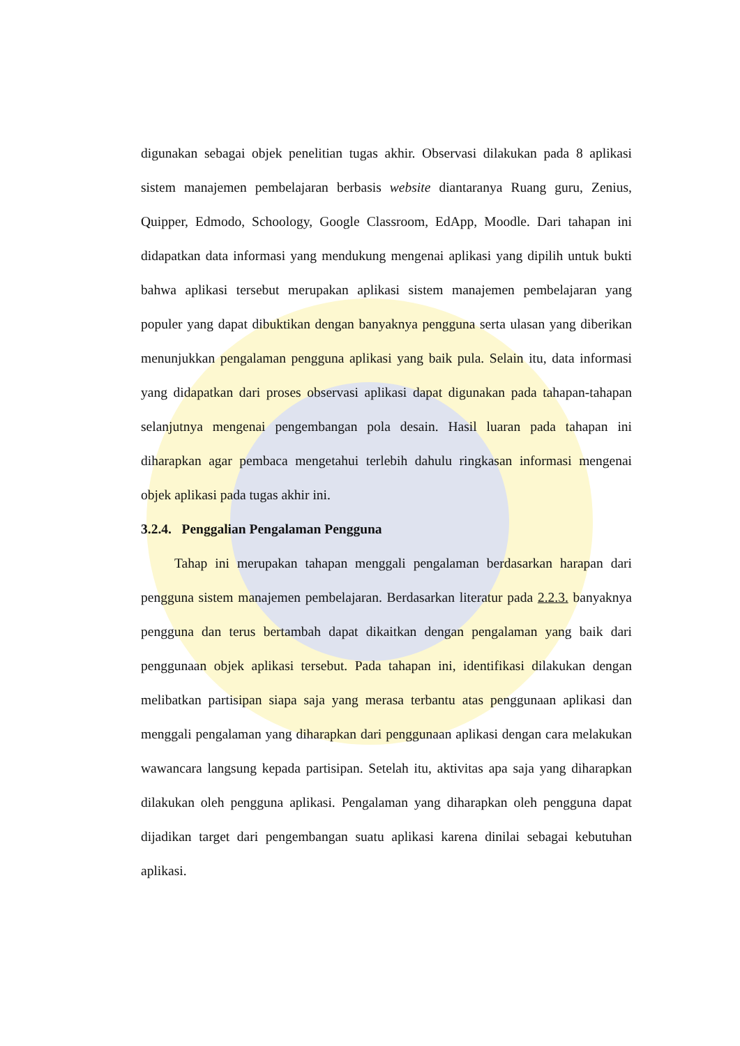digunakan sebagai objek penelitian tugas akhir. Observasi dilakukan pada 8 aplikasi sistem manajemen pembelajaran berbasis website diantaranya Ruang guru, Zenius, Quipper, Edmodo, Schoology, Google Classroom, EdApp, Moodle. Dari tahapan ini didapatkan data informasi yang mendukung mengenai aplikasi yang dipilih untuk bukti bahwa aplikasi tersebut merupakan aplikasi sistem manajemen pembelajaran yang populer yang dapat dibuktikan dengan banyaknya pengguna serta ulasan yang diberikan menunjukkan pengalaman pengguna aplikasi yang baik pula. Selain itu, data informasi yang didapatkan dari proses observasi aplikasi dapat digunakan pada tahapan-tahapan selanjutnya mengenai pengembangan pola desain. Hasil luaran pada tahapan ini diharapkan agar pembaca mengetahui terlebih dahulu ringkasan informasi mengenai objek aplikasi pada tugas akhir ini.
3.2.4. Penggalian Pengalaman Pengguna
Tahap ini merupakan tahapan menggali pengalaman berdasarkan harapan dari pengguna sistem manajemen pembelajaran. Berdasarkan literatur pada 2.2.3. banyaknya pengguna dan terus bertambah dapat dikaitkan dengan pengalaman yang baik dari penggunaan objek aplikasi tersebut. Pada tahapan ini, identifikasi dilakukan dengan melibatkan partisipan siapa saja yang merasa terbantu atas penggunaan aplikasi dan menggali pengalaman yang diharapkan dari penggunaan aplikasi dengan cara melakukan wawancara langsung kepada partisipan. Setelah itu, aktivitas apa saja yang diharapkan dilakukan oleh pengguna aplikasi. Pengalaman yang diharapkan oleh pengguna dapat dijadikan target dari pengembangan suatu aplikasi karena dinilai sebagai kebutuhan aplikasi.